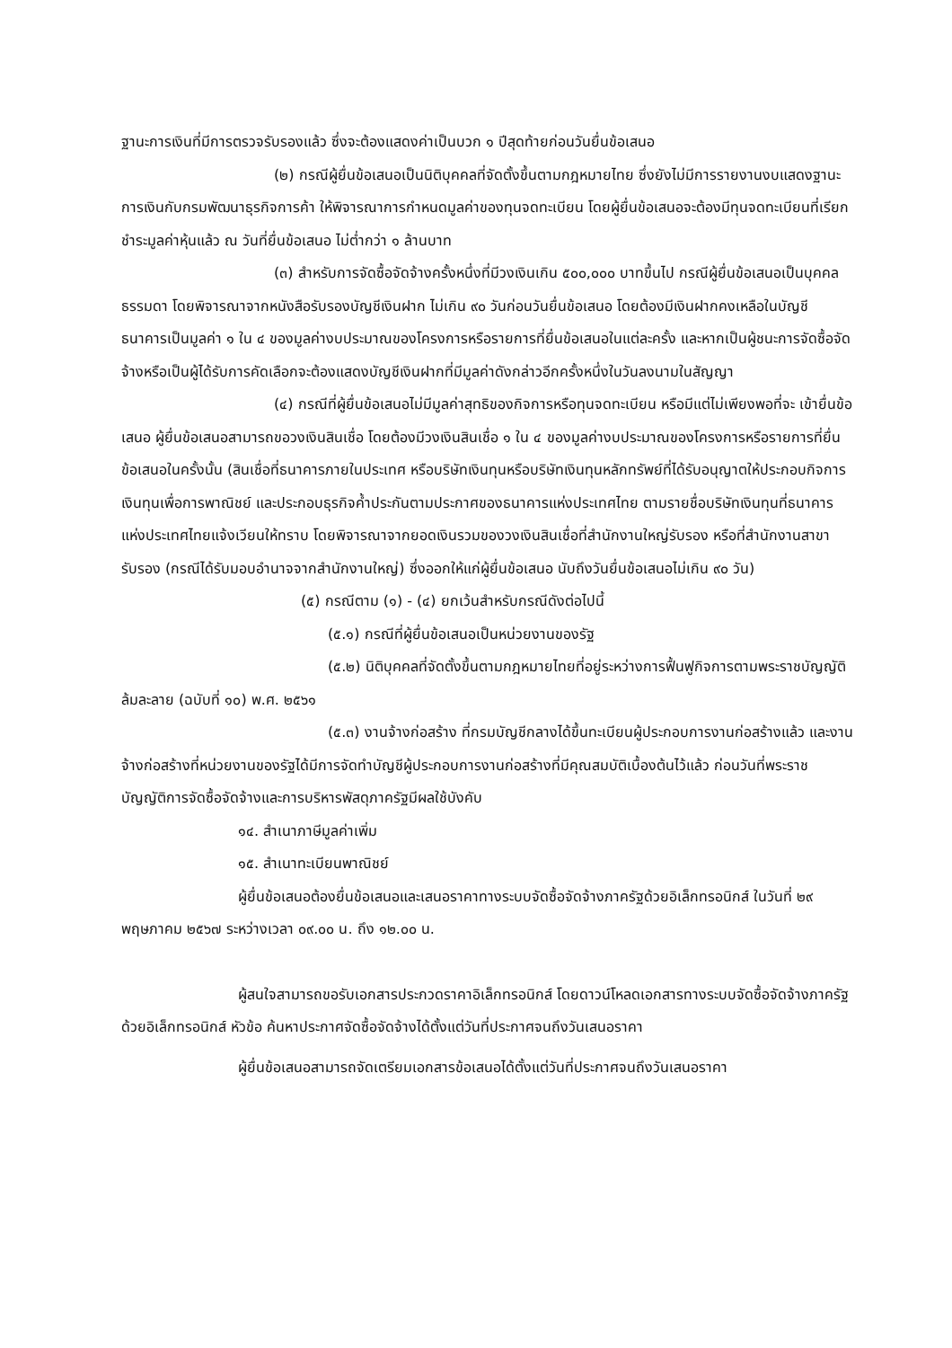ฐานะการเงินที่มีการตรวจรับรองแล้ว ซึ่งจะต้องแสดงค่าเป็นบวก ๑ ปีสุดท้ายก่อนวันยื่นข้อเสนอ
(๒) กรณีผู้ยื่นข้อเสนอเป็นนิติบุคคลที่จัดตั้งขึ้นตามกฎหมายไทย ซึ่งยังไม่มีการรายงานงบแสดงฐานะการเงินกับกรมพัฒนาธุรกิจการค้า ให้พิจารณาการกำหนดมูลค่าของทุนจดทะเบียน โดยผู้ยื่นข้อเสนอจะต้องมีทุนจดทะเบียนที่เรียกชำระมูลค่าหุ้นแล้ว ณ วันที่ยื่นข้อเสนอ ไม่ต่ำกว่า ๑ ล้านบาท
(๓) สำหรับการจัดซื้อจัดจ้างครั้งหนึ่งที่มีวงเงินเกิน ๕๐๐,๐๐๐ บาทขึ้นไป กรณีผู้ยื่นข้อเสนอเป็นบุคคลธรรมดา โดยพิจารณาจากหนังสือรับรองบัญชีเงินฝาก ไม่เกิน ๙๐ วันก่อนวันยื่นข้อเสนอ โดยต้องมีเงินฝากคงเหลือในบัญชีธนาคารเป็นมูลค่า ๑ ใน ๔ ของมูลค่างบประมาณของโครงการหรือรายการที่ยื่นข้อเสนอในแต่ละครั้ง และหากเป็นผู้ชนะการจัดซื้อจัดจ้างหรือเป็นผู้ได้รับการคัดเลือกจะต้องแสดงบัญชีเงินฝากที่มีมูลค่าดังกล่าวอีกครั้งหนึ่งในวันลงนามในสัญญา
(๔) กรณีที่ผู้ยื่นข้อเสนอไม่มีมูลค่าสุทธิของกิจการหรือทุนจดทะเบียน หรือมีแต่ไม่เพียงพอที่จะ เข้ายื่นข้อเสนอ ผู้ยื่นข้อเสนอสามารถขอวงเงินสินเชื่อ โดยต้องมีวงเงินสินเชื่อ ๑ ใน ๔ ของมูลค่างบประมาณของโครงการหรือรายการที่ยื่นข้อเสนอในครั้งนั้น (สินเชื่อที่ธนาคารภายในประเทศ หรือบริษัทเงินทุนหรือบริษัทเงินทุนหลักทรัพย์ที่ได้รับอนุญาตให้ประกอบกิจการเงินทุนเพื่อการพาณิชย์ และประกอบธุรกิจค้ำประกันตามประกาศของธนาคารแห่งประเทศไทย ตามรายชื่อบริษัทเงินทุนที่ธนาคารแห่งประเทศไทยแจ้งเวียนให้ทราบ โดยพิจารณาจากยอดเงินรวมของวงเงินสินเชื่อที่สำนักงานใหญ่รับรอง หรือที่สำนักงานสาขารับรอง (กรณีได้รับมอบอำนาจจากสำนักงานใหญ่) ซึ่งออกให้แก่ผู้ยื่นข้อเสนอ นับถึงวันยื่นข้อเสนอไม่เกิน ๙๐ วัน)
(๕) กรณีตาม (๑) - (๔) ยกเว้นสำหรับกรณีดังต่อไปนี้
(๕.๑) กรณีที่ผู้ยื่นข้อเสนอเป็นหน่วยงานของรัฐ
(๕.๒) นิติบุคคลที่จัดตั้งขึ้นตามกฎหมายไทยที่อยู่ระหว่างการฟื้นฟูกิจการตามพระราชบัญญัติล้มละลาย (ฉบับที่ ๑๐) พ.ศ. ๒๕๖๑
(๕.๓) งานจ้างก่อสร้าง ที่กรมบัญชีกลางได้ขึ้นทะเบียนผู้ประกอบการงานก่อสร้างแล้ว และงานจ้างก่อสร้างที่หน่วยงานของรัฐได้มีการจัดทำบัญชีผู้ประกอบการงานก่อสร้างที่มีคุณสมบัติเบื้องต้นไว้แล้ว ก่อนวันที่พระราชบัญญัติการจัดซื้อจัดจ้างและการบริหารพัสดุภาครัฐมีผลใช้บังคับ
๑๔. สำเนาภาษีมูลค่าเพิ่ม
๑๕. สำเนาทะเบียนพาณิชย์
ผู้ยื่นข้อเสนอต้องยื่นข้อเสนอและเสนอราคาทางระบบจัดซื้อจัดจ้างภาครัฐด้วยอิเล็กทรอนิกส์ ในวันที่ ๒๙ พฤษภาคม ๒๕๖๗ ระหว่างเวลา ๐๙.๐๐ น. ถึง ๑๒.๐๐ น.
ผู้สนใจสามารถขอรับเอกสารประกวดราคาอิเล็กทรอนิกส์ โดยดาวน์โหลดเอกสารทางระบบจัดซื้อจัดจ้างภาครัฐด้วยอิเล็กทรอนิกส์ หัวข้อ ค้นหาประกาศจัดซื้อจัดจ้างได้ตั้งแต่วันที่ประกาศจนถึงวันเสนอราคา
ผู้ยื่นข้อเสนอสามารถจัดเตรียมเอกสารข้อเสนอได้ตั้งแต่วันที่ประกาศจนถึงวันเสนอราคา